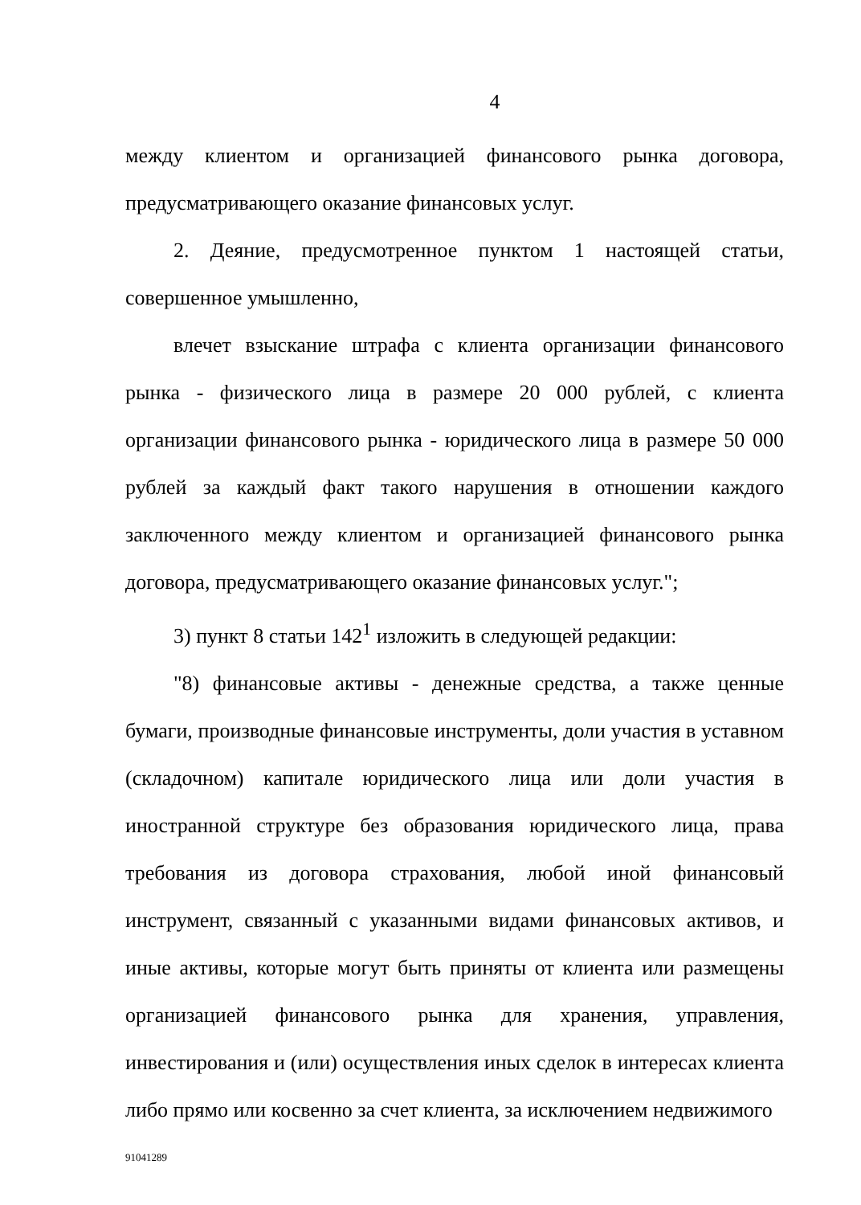4
между клиентом и организацией финансового рынка договора, предусматривающего оказание финансовых услуг.
2. Деяние, предусмотренное пунктом 1 настоящей статьи, совершенное умышленно,
влечет взыскание штрафа с клиента организации финансового рынка - физического лица в размере 20 000 рублей, с клиента организации финансового рынка - юридического лица в размере 50 000 рублей за каждый факт такого нарушения в отношении каждого заключенного между клиентом и организацией финансового рынка договора, предусматривающего оказание финансовых услуг.";
3) пункт 8 статьи 142<sup>1</sup> изложить в следующей редакции:
"8) финансовые активы - денежные средства, а также ценные бумаги, производные финансовые инструменты, доли участия в уставном (складочном) капитале юридического лица или доли участия в иностранной структуре без образования юридического лица, права требования из договора страхования, любой иной финансовый инструмент, связанный с указанными видами финансовых активов, и иные активы, которые могут быть приняты от клиента или размещены организацией финансового рынка для хранения, управления, инвестирования и (или) осуществления иных сделок в интересах клиента либо прямо или косвенно за счет клиента, за исключением недвижимого
91041289